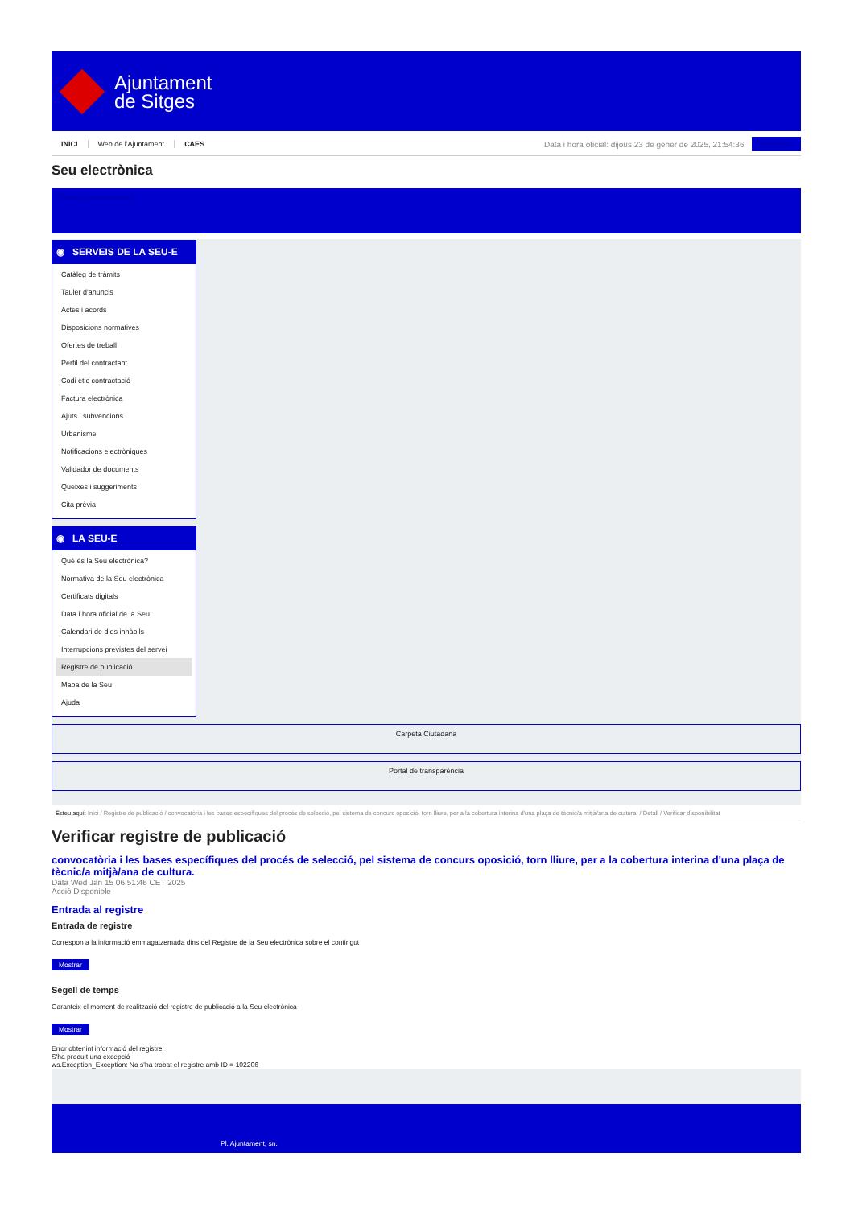Ajuntament
de Sitges
INICI Web de l'Ajuntament CAES
Data i hora oficial: dijous 23 de gener de 2025, 21:54:36
Sincronitza
Seu electrònica
Obtenir còpia autèntica
◉ SERVEIS DE LA SEU-E
Catàleg de tràmits
Tauler d'anuncis
Actes i acords
Disposicions normatives
Ofertes de treball
Perfil del contractant
Codi ètic contractació
Factura electrònica
Ajuts i subvencions
Urbanisme
Notificacions electròniques
Validador de documents
Queixes i suggeriments
Cita prèvia
◉ LA SEU-E
Què és la Seu electrònica?
Normativa de la Seu electrònica
Certificats digitals
Data i hora oficial de la Seu
Calendari de dies inhàbils
Interrupcions previstes del servei
Registre de publicació
Mapa de la Seu
Ajuda
Carpeta Ciutadana
Portal de transparència
Esteu aquí: Inici / Registre de publicació / convocatòria i les bases específiques del procés de selecció, pel sistema de concurs oposició, torn lliure, per a la cobertura interina d'una plaça de tècnic/a mitjà/ana de cultura. / Detall / Verificar disponibilitat
Verificar registre de publicació
convocatòria i les bases específiques del procés de selecció, pel sistema de concurs oposició, torn lliure, per a la cobertura interina d'una plaça de tècnic/a mitjà/ana de cultura.
Data Wed Jan 15 06:51:46 CET 2025
Acció Disponible
Entrada al registre
Entrada de registre
Correspon a la informació emmagatzemada dins del Registre de la Seu electrònica sobre el contingut
Mostrar
Segell de temps
Garanteix el moment de realització del registre de publicació a la Seu electrònica
Mostrar
Error obtenint informació del registre:
S'ha produit una excepció
ws.Exception_Exception: No s'ha trobat el registre amb ID = 102206
Pl. Ajuntament, sn.